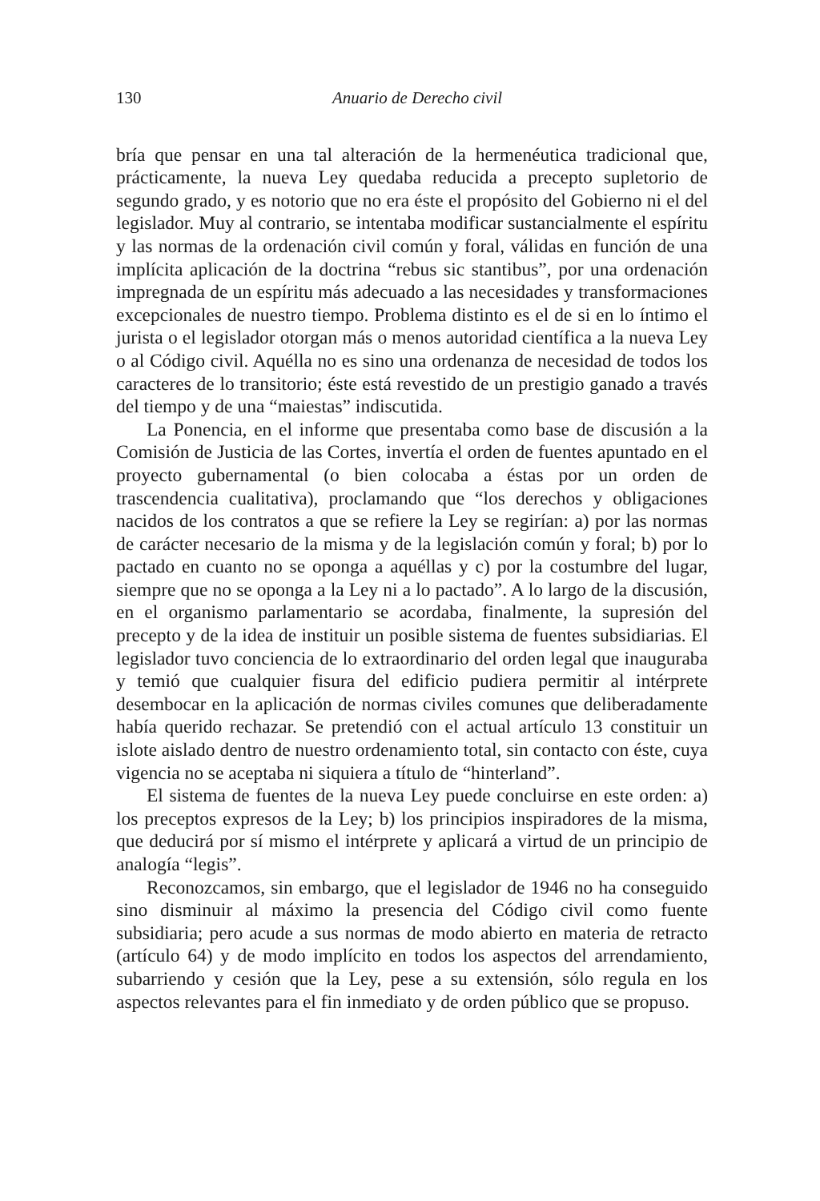130 Anuario de Derecho civil
bría que pensar en una tal alteración de la hermenéutica tradicional que, prácticamente, la nueva Ley quedaba reducida a precepto supletorio de segundo grado, y es notorio que no era éste el propósito del Gobierno ni el del legislador. Muy al contrario, se intentaba modificar sustancialmente el espíritu y las normas de la ordenación civil común y foral, válidas en función de una implícita aplicación de la doctrina “rebus sic stantibus”, por una ordenación impregnada de un espíritu más adecuado a las necesidades y transformaciones excepcionales de nuestro tiempo. Problema distinto es el de si en lo íntimo el jurista o el legislador otorgan más o menos autoridad científica a la nueva Ley o al Código civil. Aquélla no es sino una ordenanza de necesidad de todos los caracteres de lo transitorio; éste está revestido de un prestigio ganado a través del tiempo y de una “maiestas” indiscutida.
La Ponencia, en el informe que presentaba como base de discusión a la Comisión de Justicia de las Cortes, invertía el orden de fuentes apuntado en el proyecto gubernamental (o bien colocaba a éstas por un orden de trascendencia cualitativa), proclamando que “los derechos y obligaciones nacidos de los contratos a que se refiere la Ley se regirían: a) por las normas de carácter necesario de la misma y de la legislación común y foral; b) por lo pactado en cuanto no se oponga a aquéllas y c) por la costumbre del lugar, siempre que no se oponga a la Ley ni a lo pactado”. A lo largo de la discusión, en el organismo parlamentario se acordaba, finalmente, la supresión del precepto y de la idea de instituir un posible sistema de fuentes subsidiarias. El legislador tuvo conciencia de lo extraordinario del orden legal que inauguraba y temió que cualquier fisura del edificio pudiera permitir al intérprete desembocar en la aplicación de normas civiles comunes que deliberadamente había querido rechazar. Se pretendió con el actual artículo 13 constituir un islote aislado dentro de nuestro ordenamiento total, sin contacto con éste, cuya vigencia no se aceptaba ni siquiera a título de “hinterland”.
El sistema de fuentes de la nueva Ley puede concluirse en este orden: a) los preceptos expresos de la Ley; b) los principios inspiradores de la misma, que deducirá por sí mismo el intérprete y aplicará a virtud de un principio de analogía “legis”.
Reconozcamos, sin embargo, que el legislador de 1946 no ha conseguido sino disminuir al máximo la presencia del Código civil como fuente subsidiaria; pero acude a sus normas de modo abierto en materia de retracto (artículo 64) y de modo implícito en todos los aspectos del arrendamiento, subarriendo y cesión que la Ley, pese a su extensión, sólo regula en los aspectos relevantes para el fin inmediato y de orden público que se propuso.